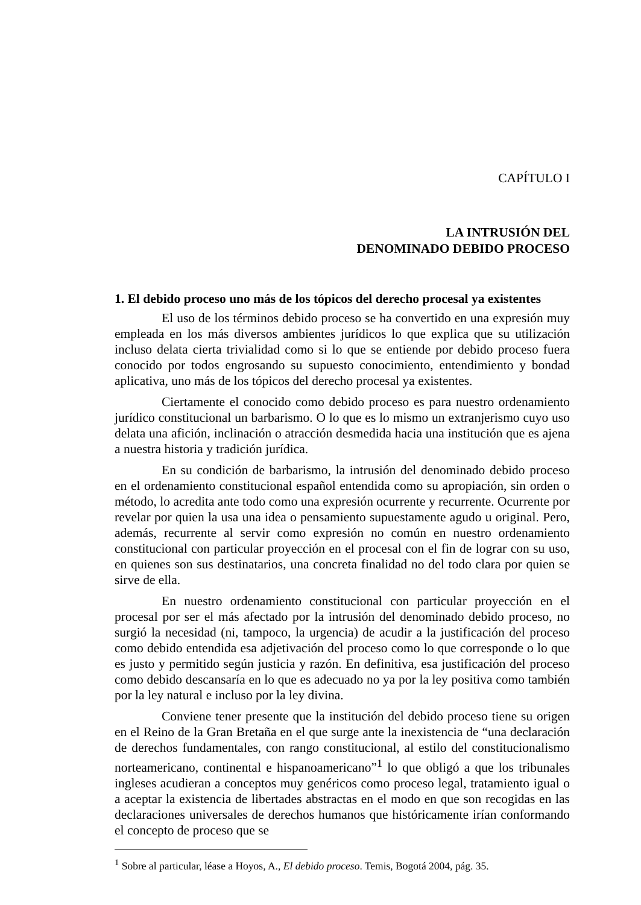CAPÍTULO I
LA INTRUSIÓN DEL
DENOMINADO DEBIDO PROCESO
1. El debido proceso uno más de los tópicos del derecho procesal ya existentes
El uso de los términos debido proceso se ha convertido en una expresión muy empleada en los más diversos ambientes jurídicos lo que explica que su utilización incluso delata cierta trivialidad como si lo que se entiende por debido proceso fuera conocido por todos engrosando su supuesto conocimiento, entendimiento y bondad aplicativa, uno más de los tópicos del derecho procesal ya existentes.
Ciertamente el conocido como debido proceso es para nuestro ordenamiento jurídico constitucional un barbarismo. O lo que es lo mismo un extranjerismo cuyo uso delata una afición, inclinación o atracción desmedida hacia una institución que es ajena a nuestra historia y tradición jurídica.
En su condición de barbarismo, la intrusión del denominado debido proceso en el ordenamiento constitucional español entendida como su apropiación, sin orden o método, lo acredita ante todo como una expresión ocurrente y recurrente. Ocurrente por revelar por quien la usa una idea o pensamiento supuestamente agudo u original. Pero, además, recurrente al servir como expresión no común en nuestro ordenamiento constitucional con particular proyección en el procesal con el fin de lograr con su uso, en quienes son sus destinatarios, una concreta finalidad no del todo clara por quien se sirve de ella.
En nuestro ordenamiento constitucional con particular proyección en el procesal por ser el más afectado por la intrusión del denominado debido proceso, no surgió la necesidad (ni, tampoco, la urgencia) de acudir a la justificación del proceso como debido entendida esa adjetivación del proceso como lo que corresponde o lo que es justo y permitido según justicia y razón. En definitiva, esa justificación del proceso como debido descansaría en lo que es adecuado no ya por la ley positiva como también por la ley natural e incluso por la ley divina.
Conviene tener presente que la institución del debido proceso tiene su origen en el Reino de la Gran Bretaña en el que surge ante la inexistencia de “una declaración de derechos fundamentales, con rango constitucional, al estilo del constitucionalismo norteamericano, continental e hispanoamericano”<sup>1</sup> lo que obligó a que los tribunales ingleses acudieran a conceptos muy genéricos como proceso legal, tratamiento igual o a aceptar la existencia de libertades abstractas en el modo en que son recogidas en las declaraciones universales de derechos humanos que históricamente irían conformando el concepto de proceso que se
<sup>1</sup> Sobre al particular, léase a Hoyos, A., El debido proceso. Temis, Bogotá 2004, pág. 35.